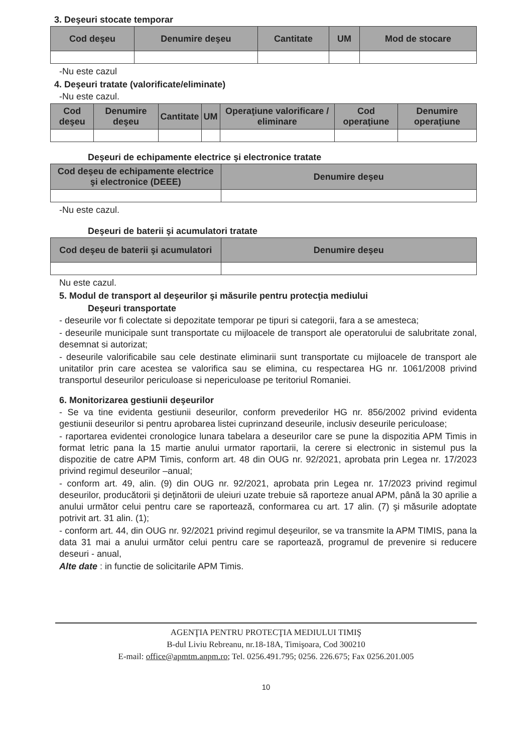3. Deşeuri stocate temporar
| Cod deşeu | Denumire deşeu | Cantitate | UM | Mod de stocare |
| --- | --- | --- | --- | --- |
-Nu este cazul
4. Deşeuri tratate (valorificate/eliminate)
-Nu este cazul.
| Cod deşeu | Denumire deşeu | Cantitate | UM | Operaţiune valorificare / eliminare | Cod operaţiune | Denumire operaţiune |
| --- | --- | --- | --- | --- | --- | --- |
Deşeuri de echipamente electrice şi electronice tratate
| Cod deşeu de echipamente electrice şi electronice (DEEE) | Denumire deşeu |
| --- | --- |
-Nu este cazul.
Deşeuri de baterii şi acumulatori tratate
| Cod deşeu de baterii şi acumulatori | Denumire deşeu |
| --- | --- |
Nu este cazul.
5. Modul de transport al deşeurilor şi măsurile pentru protecţia mediului
Deşeuri transportate
- deseurile vor fi colectate si depozitate temporar pe tipuri si categorii, fara a se amesteca;
- deseurile municipale sunt transportate cu mijloacele de transport ale operatorului de salubritate zonal, desemnat si autorizat;
- deseurile valorificabile sau cele destinate eliminarii sunt transportate cu mijloacele de transport ale unitatilor prin care acestea se valorifica sau se elimina, cu respectarea HG nr. 1061/2008 privind transportul deseurilor periculoase si nepericuloase pe teritoriul Romaniei.
6. Monitorizarea gestiunii deşeurilor
- Se va tine evidenta gestiunii deseurilor, conform prevederilor HG nr. 856/2002 privind evidenta gestiunii deseurilor si pentru aprobarea listei cuprinzand deseurile, inclusiv deseurile periculoase;
- raportarea evidentei cronologice lunara tabelara a deseurilor care se pune la dispozitia APM Timis in format letric pana la 15 martie anului urmator raportarii, la cerere si electronic in sistemul pus la dispozitie de catre APM Timis, conform art. 48 din OUG nr. 92/2021, aprobata prin Legea nr. 17/2023 privind regimul deseurilor –anual;
- conform art. 49, alin. (9) din OUG nr. 92/2021, aprobata prin Legea nr. 17/2023 privind regimul deseurilor, producătorii şi deţinătorii de uleiuri uzate trebuie să raporteze anual APM, până la 30 aprilie a anului următor celui pentru care se raportează, conformarea cu art. 17 alin. (7) şi măsurile adoptate potrivit art. 31 alin. (1);
- conform art. 44, din OUG nr. 92/2021 privind regimul deşeurilor, se va transmite la APM TIMIS, pana la data 31 mai a anului următor celui pentru care se raportează, programul de prevenire si reducere deseuri - anual,
Alte date : in functie de solicitarile APM Timis.
AGENŢIA PENTRU PROTECŢIA MEDIULUI TIMIŞ
B-dul Liviu Rebreanu, nr.18-18A, Timişoara, Cod 300210
E-mail: office@apmtm.anpm.ro; Tel. 0256.491.795; 0256. 226.675; Fax 0256.201.005
10